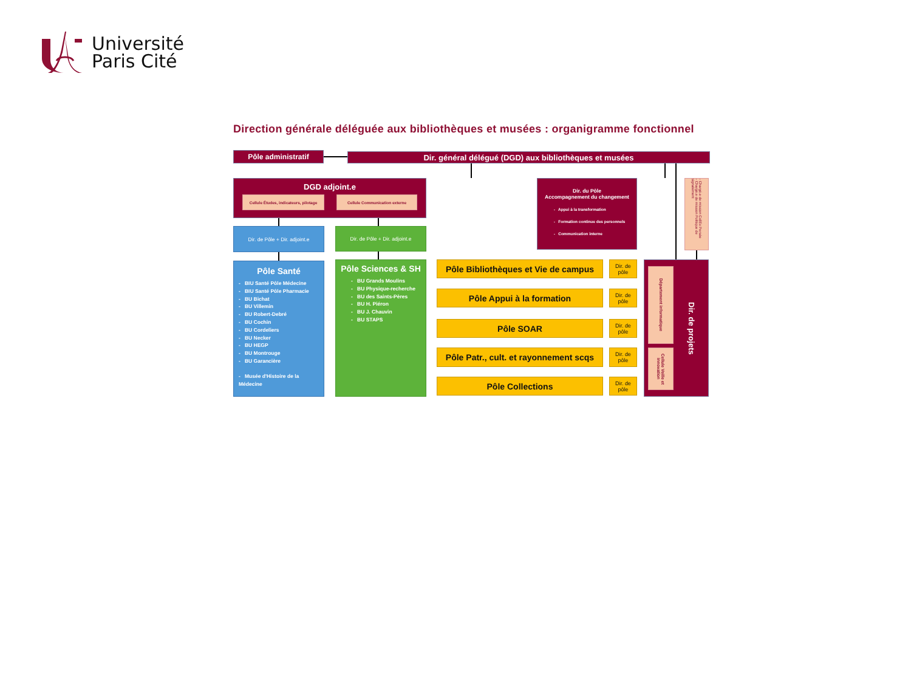Université
Paris Cité
Direction générale déléguée aux bibliothèques et musées : organigramme fonctionnel
Pôle administratif
Dir. général délégué (DGD) aux bibliothèques et musées
DGD adjoint.e
Cellule Études, indicateurs, pilotage
Cellule Communication externe
Dir. du Pôle
Accompagnement du changement
- Appui à la transformation
- Formation continue des personnels
- Communication interne
- Chargé.e de mission CollEx Persée
- Chargé.e de mission Politique de signalement
Dir. de Pôle + Dir. adjoint.e
Dir. de Pôle + Dir. adjoint.e
Pôle Santé
- BIU Santé Pôle Médecine
- BIU Santé Pôle Pharmacie
- BU Bichat
- BU Villemin
- BU Robert-Debré
- BU Cochin
- BU Cordeliers
- BU Necker
- BU HEGP
- BU Montrouge
- BU Garancière
- Musée d'Histoire de la Médecine
Pôle Sciences & SH
- BU Grands Moulins
- BU Physique-recherche
- BU des Saints-Pères
- BU H. Piéron
- BU J. Chauvin
- BU STAPS
Pôle Bibliothèques et Vie de campus
Dir. de pôle
Pôle Appui à la formation
Dir. de pôle
Pôle SOAR
Dir. de pôle
Pôle Patr., cult. et rayonnement scqs
Dir. de pôle
Pôle Collections
Dir. de pôle
Département informatique
Cellule Veille et innovation
Dir. de projets